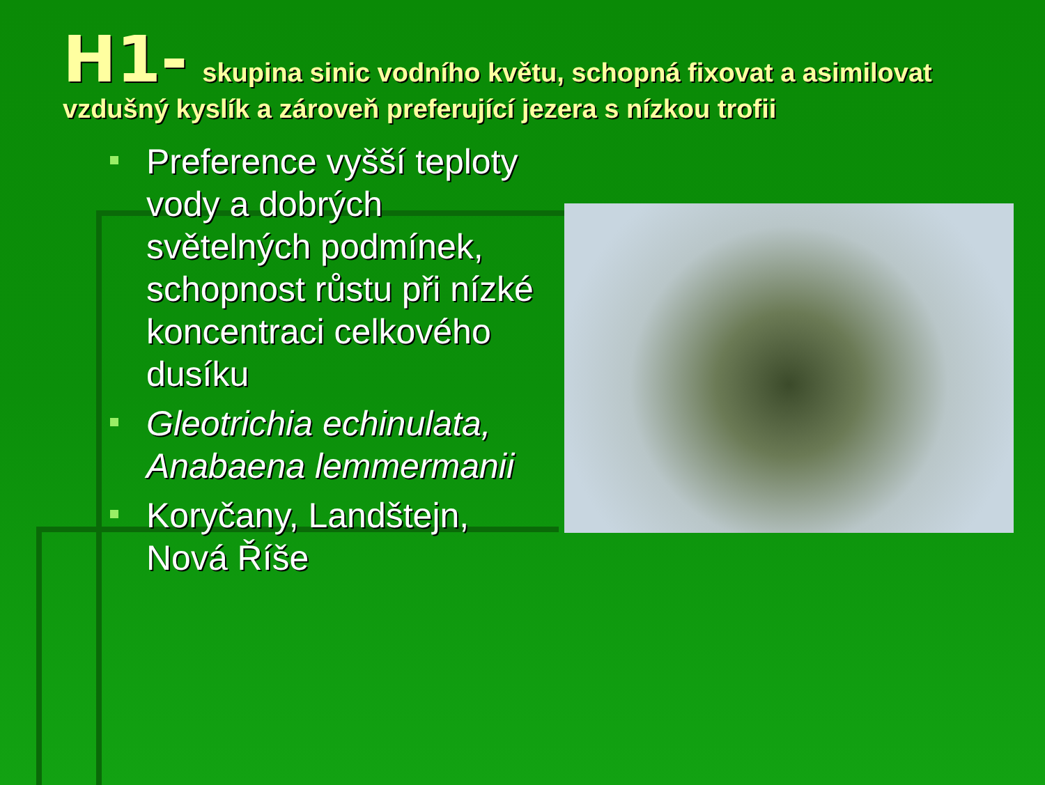H1- skupina sinic vodního květu, schopná fixovat a asimilovat vzdušný kyslík a zároveň preferující jezera s nízkou trofii
Preference vyšší teploty vody a dobrých světelných podmínek, schopnost růstu při nízké koncentraci celkového dusíku
Gleotrichia echinulata, Anabaena lemmermanii
Koryčany, Landštejn, Nová Říše